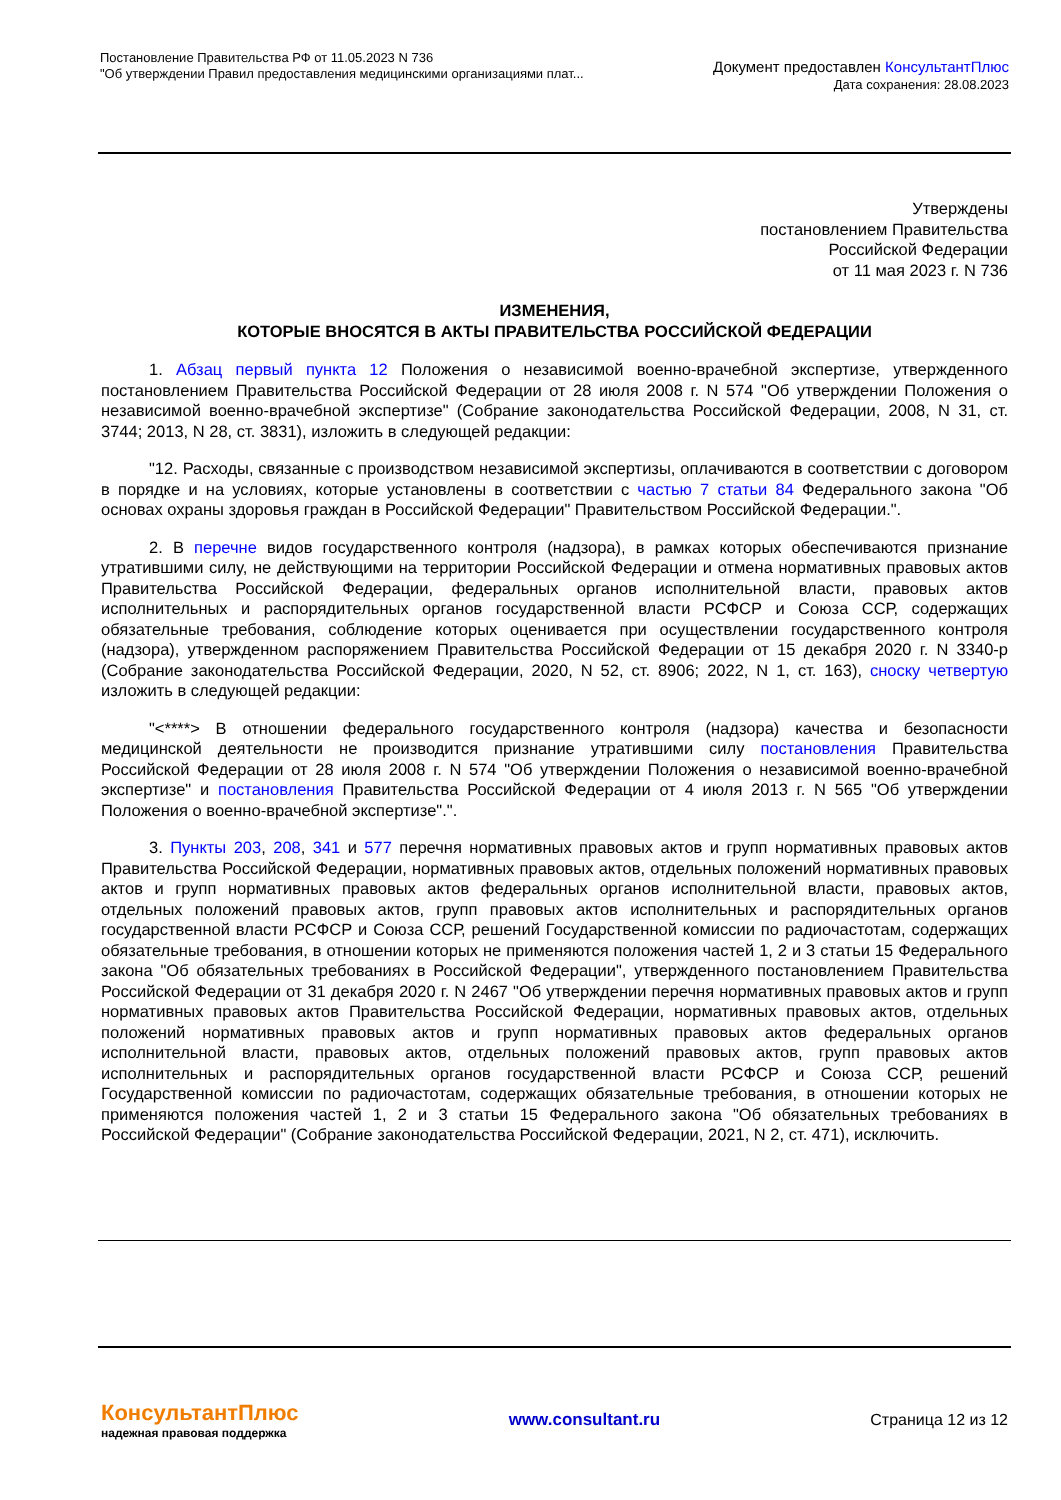Постановление Правительства РФ от 11.05.2023 N 736
"Об утверждении Правил предоставления медицинскими организациями плат...
Документ предоставлен КонсультантПлюс
Дата сохранения: 28.08.2023
Утверждены
постановлением Правительства
Российской Федерации
от 11 мая 2023 г. N 736
ИЗМЕНЕНИЯ,
КОТОРЫЕ ВНОСЯТСЯ В АКТЫ ПРАВИТЕЛЬСТВА РОССИЙСКОЙ ФЕДЕРАЦИИ
1. Абзац первый пункта 12 Положения о независимой военно-врачебной экспертизе, утвержденного постановлением Правительства Российской Федерации от 28 июля 2008 г. N 574 "Об утверждении Положения о независимой военно-врачебной экспертизе" (Собрание законодательства Российской Федерации, 2008, N 31, ст. 3744; 2013, N 28, ст. 3831), изложить в следующей редакции:
"12. Расходы, связанные с производством независимой экспертизы, оплачиваются в соответствии с договором в порядке и на условиях, которые установлены в соответствии с частью 7 статьи 84 Федерального закона "Об основах охраны здоровья граждан в Российской Федерации" Правительством Российской Федерации.".
2. В перечне видов государственного контроля (надзора), в рамках которых обеспечиваются признание утратившими силу, не действующими на территории Российской Федерации и отмена нормативных правовых актов Правительства Российской Федерации, федеральных органов исполнительной власти, правовых актов исполнительных и распорядительных органов государственной власти РСФСР и Союза ССР, содержащих обязательные требования, соблюдение которых оценивается при осуществлении государственного контроля (надзора), утвержденном распоряжением Правительства Российской Федерации от 15 декабря 2020 г. N 3340-р (Собрание законодательства Российской Федерации, 2020, N 52, ст. 8906; 2022, N 1, ст. 163), сноску четвертую изложить в следующей редакции:
"<****> В отношении федерального государственного контроля (надзора) качества и безопасности медицинской деятельности не производится признание утратившими силу постановления Правительства Российской Федерации от 28 июля 2008 г. N 574 "Об утверждении Положения о независимой военно-врачебной экспертизе" и постановления Правительства Российской Федерации от 4 июля 2013 г. N 565 "Об утверждении Положения о военно-врачебной экспертизе".".
3. Пункты 203, 208, 341 и 577 перечня нормативных правовых актов и групп нормативных правовых актов Правительства Российской Федерации, нормативных правовых актов, отдельных положений нормативных правовых актов и групп нормативных правовых актов федеральных органов исполнительной власти, правовых актов, отдельных положений правовых актов, групп правовых актов исполнительных и распорядительных органов государственной власти РСФСР и Союза ССР, решений Государственной комиссии по радиочастотам, содержащих обязательные требования, в отношении которых не применяются положения частей 1, 2 и 3 статьи 15 Федерального закона "Об обязательных требованиях в Российской Федерации", утвержденного постановлением Правительства Российской Федерации от 31 декабря 2020 г. N 2467 "Об утверждении перечня нормативных правовых актов и групп нормативных правовых актов Правительства Российской Федерации, нормативных правовых актов, отдельных положений нормативных правовых актов и групп нормативных правовых актов федеральных органов исполнительной власти, правовых актов, отдельных положений правовых актов, групп правовых актов исполнительных и распорядительных органов государственной власти РСФСР и Союза ССР, решений Государственной комиссии по радиочастотам, содержащих обязательные требования, в отношении которых не применяются положения частей 1, 2 и 3 статьи 15 Федерального закона "Об обязательных требованиях в Российской Федерации" (Собрание законодательства Российской Федерации, 2021, N 2, ст. 471), исключить.
КонсультантПлюс
надежная правовая поддержка
www.consultant.ru Страница 12 из 12